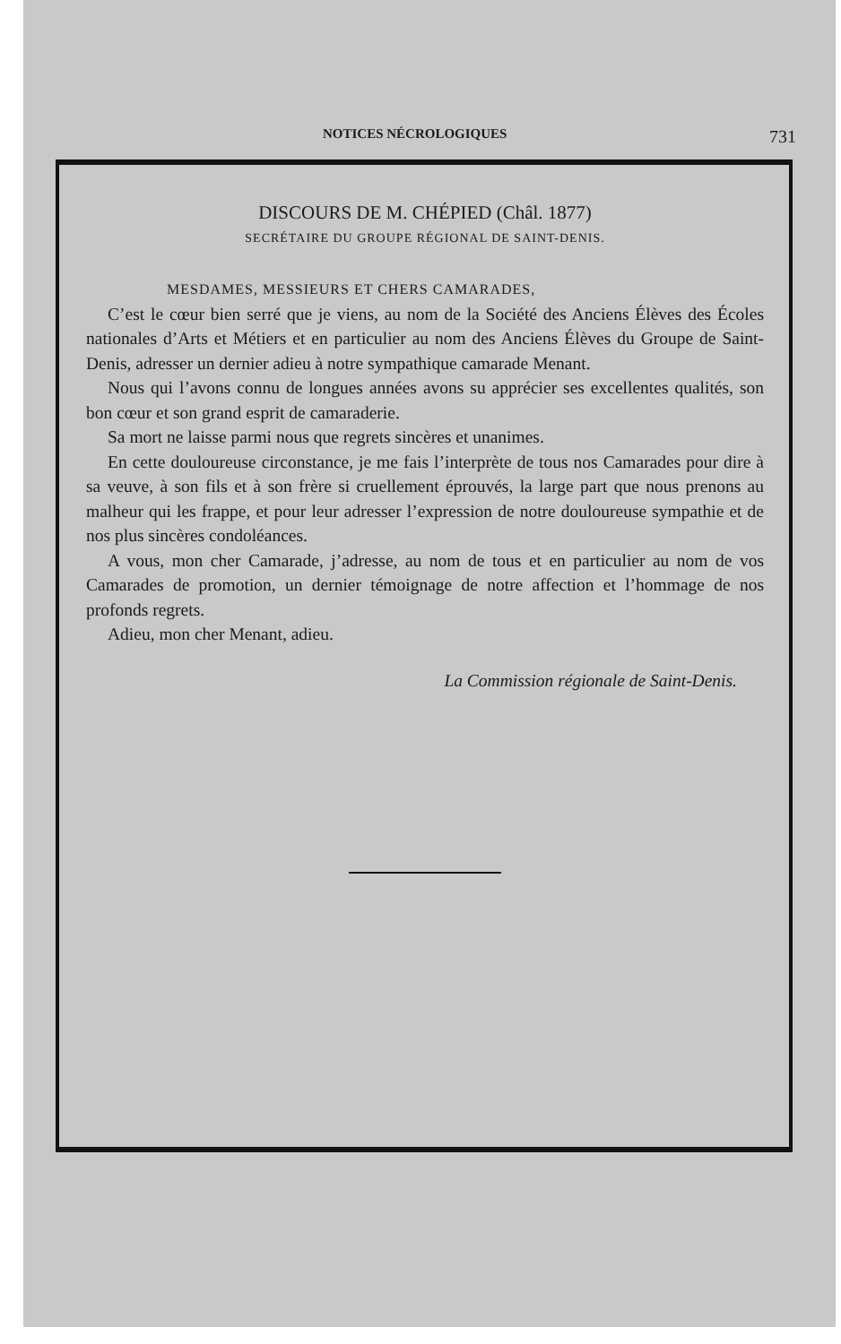NOTICES NÉCROLOGIQUES 731
DISCOURS DE M. CHÉPIED (Châl. 1877)
SECRÉTAIRE DU GROUPE RÉGIONAL DE SAINT-DENIS.
MESDAMES, MESSIEURS ET CHERS CAMARADES,
C’est le cœur bien serré que je viens, au nom de la Société des Anciens Élèves des Écoles nationales d’Arts et Métiers et en particulier au nom des Anciens Élèves du Groupe de Saint-Denis, adresser un dernier adieu à notre sympathique camarade Menant.
Nous qui l’avons connu de longues années avons su apprécier ses excellentes qualités, son bon cœur et son grand esprit de camaraderie.
Sa mort ne laisse parmi nous que regrets sincères et unanimes.
En cette douloureuse circonstance, je me fais l’interprète de tous nos Camarades pour dire à sa veuve, à son fils et à son frère si cruellement éprouvés, la large part que nous prenons au malheur qui les frappe, et pour leur adresser l’expression de notre douloureuse sympathie et de nos plus sincères condoléances.
A vous, mon cher Camarade, j’adresse, au nom de tous et en particulier au nom de vos Camarades de promotion, un dernier témoignage de notre affection et l’hommage de nos profonds regrets.
Adieu, mon cher Menant, adieu.
La Commission régionale de Saint-Denis.